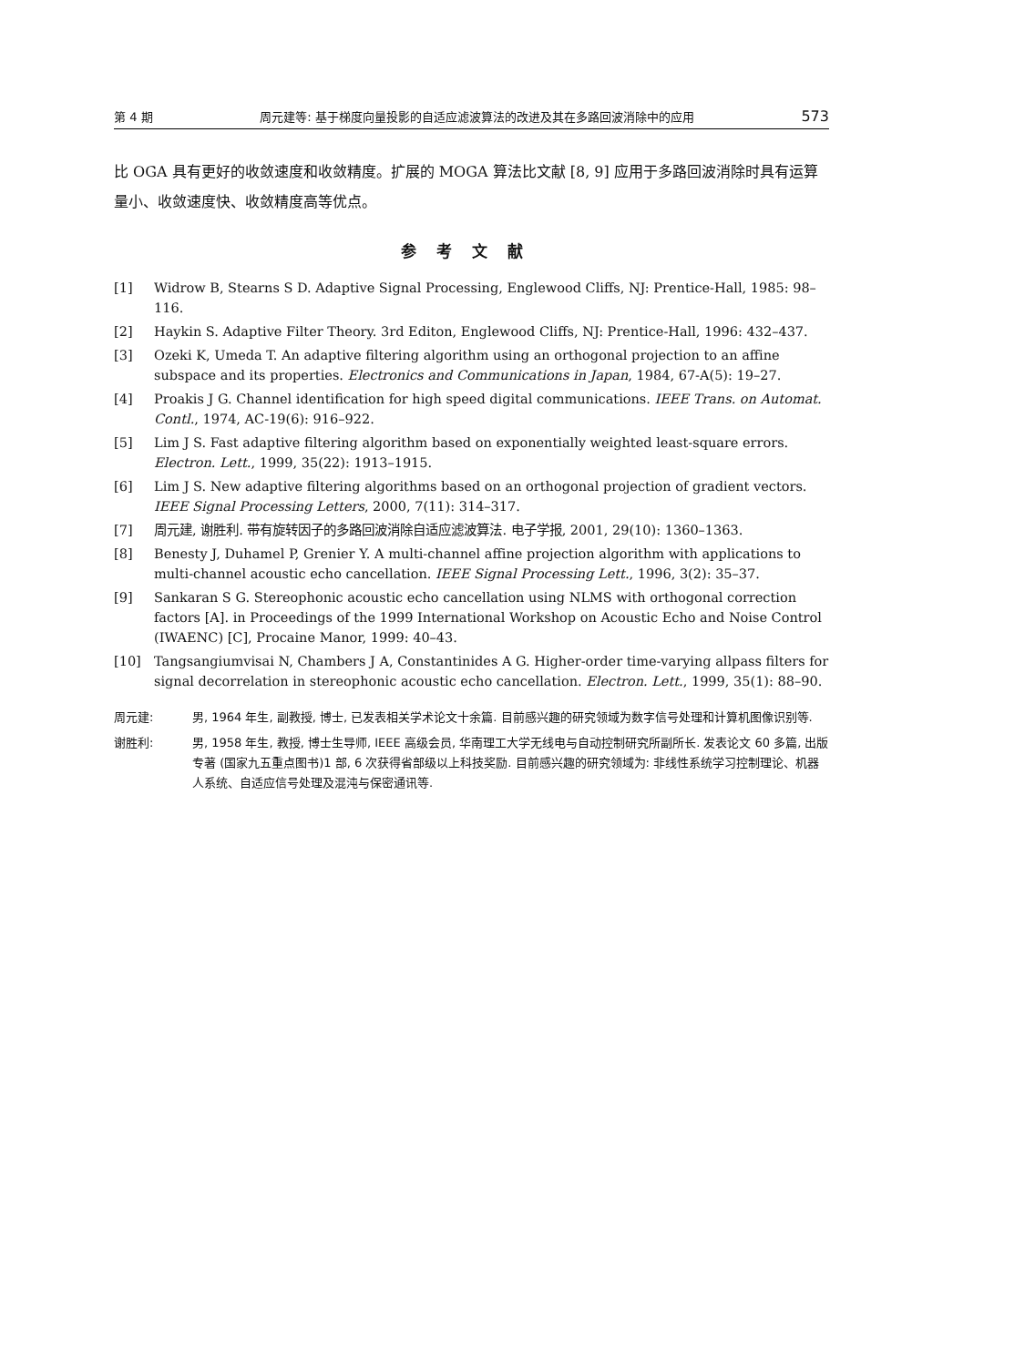第 4 期 周元建等: 基于梯度向量投影的自适应滤波算法的改进及其在多路回波消除中的应用 573
比 OGA 具有更好的收敛速度和收敛精度。扩展的 MOGA 算法比文献 [8, 9] 应用于多路回波消除时具有运算量小、收敛速度快、收敛精度高等优点。
参考文献
[1] Widrow B, Stearns S D. Adaptive Signal Processing, Englewood Cliffs, NJ: Prentice-Hall, 1985: 98–116.
[2] Haykin S. Adaptive Filter Theory. 3rd Editon, Englewood Cliffs, NJ: Prentice-Hall, 1996: 432–437.
[3] Ozeki K, Umeda T. An adaptive filtering algorithm using an orthogonal projection to an affine subspace and its properties. Electronics and Communications in Japan, 1984, 67-A(5): 19–27.
[4] Proakis J G. Channel identification for high speed digital communications. IEEE Trans. on Automat. Contl., 1974, AC-19(6): 916–922.
[5] Lim J S. Fast adaptive filtering algorithm based on exponentially weighted least-square errors. Electron. Lett., 1999, 35(22): 1913–1915.
[6] Lim J S. New adaptive filtering algorithms based on an orthogonal projection of gradient vectors. IEEE Signal Processing Letters, 2000, 7(11): 314–317.
[7] 周元建, 谢胜利. 带有旋转因子的多路回波消除自适应滤波算法. 电子学报, 2001, 29(10): 1360–1363.
[8] Benesty J, Duhamel P, Grenier Y. A multi-channel affine projection algorithm with applications to multi-channel acoustic echo cancellation. IEEE Signal Processing Lett., 1996, 3(2): 35–37.
[9] Sankaran S G. Stereophonic acoustic echo cancellation using NLMS with orthogonal correction factors [A]. in Proceedings of the 1999 International Workshop on Acoustic Echo and Noise Control (IWAENC) [C], Procaine Manor, 1999: 40–43.
[10] Tangsangiumvisai N, Chambers J A, Constantinides A G. Higher-order time-varying allpass filters for signal decorrelation in stereophonic acoustic echo cancellation. Electron. Lett., 1999, 35(1): 88–90.
周元建: 男, 1964 年生, 副教授, 博士, 已发表相关学术论文十余篇. 目前感兴趣的研究领域为数字信号处理和计算机图像识别等.
谢胜利: 男, 1958 年生, 教授, 博士生导师, IEEE 高级会员, 华南理工大学无线电与自动控制研究所副所长. 发表论文 60 多篇, 出版专著 (国家九五重点图书)1 部, 6 次获得省部级以上科技奖励. 目前感兴趣的研究领域为: 非线性系统学习控制理论、机器人系统、自适应信号处理及混沌与保密通讯等.